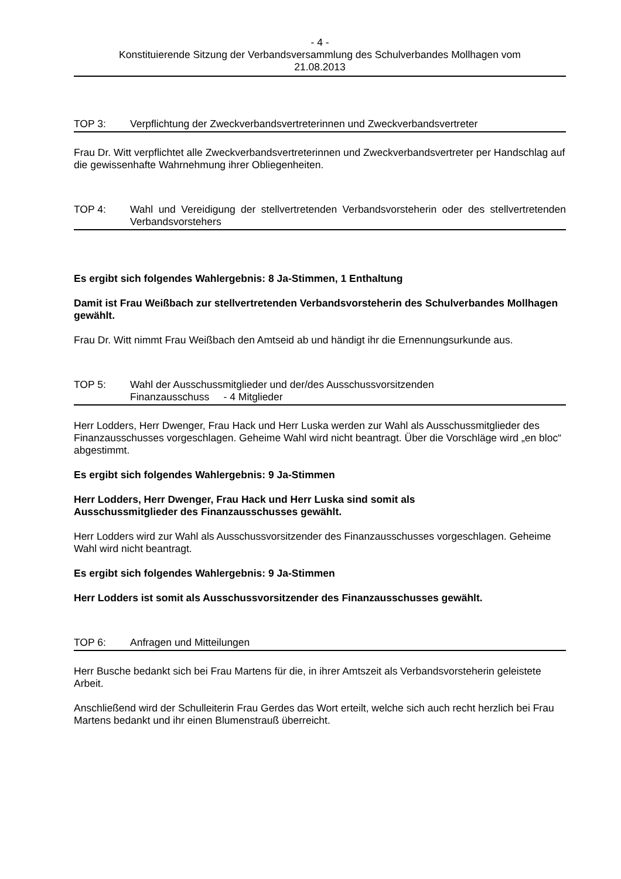- 4 -
Konstituierende Sitzung der Verbandsversammlung des Schulverbandes Mollhagen vom
21.08.2013
TOP 3: Verpflichtung der Zweckverbandsvertreterinnen und Zweckverbandsvertreter
Frau Dr. Witt verpflichtet alle Zweckverbandsvertreterinnen und Zweckverbandsvertreter per Handschlag auf die gewissenhafte Wahrnehmung ihrer Obliegenheiten.
TOP 4: Wahl und Vereidigung der stellvertretenden Verbandsvorsteherin oder des stellvertretenden Verbandsvorstehers
Es ergibt sich folgendes Wahlergebnis: 8 Ja-Stimmen, 1 Enthaltung
Damit ist Frau Weißbach zur stellvertretenden Verbandsvorsteherin des Schulverbandes Mollhagen gewählt.
Frau Dr. Witt nimmt Frau Weißbach den Amtseid ab und händigt ihr die Ernennungsurkunde aus.
TOP 5: Wahl der Ausschussmitglieder und der/des Ausschussvorsitzenden
Finanzausschuss - 4 Mitglieder
Herr Lodders, Herr Dwenger, Frau Hack und Herr Luska werden zur Wahl als Ausschussmitglieder des Finanzausschusses vorgeschlagen. Geheime Wahl wird nicht beantragt. Über die Vorschläge wird „en bloc“ abgestimmt.
Es ergibt sich folgendes Wahlergebnis: 9 Ja-Stimmen
Herr Lodders, Herr Dwenger, Frau Hack und Herr Luska sind somit als
Ausschussmitglieder des Finanzausschusses gewählt.
Herr Lodders wird zur Wahl als Ausschussvorsitzender des Finanzausschusses vorgeschlagen. Geheime Wahl wird nicht beantragt.
Es ergibt sich folgendes Wahlergebnis: 9 Ja-Stimmen
Herr Lodders ist somit als Ausschussvorsitzender des Finanzausschusses gewählt.
TOP 6: Anfragen und Mitteilungen
Herr Busche bedankt sich bei Frau Martens für die, in ihrer Amtszeit als Verbandsvorsteherin geleistete Arbeit.
Anschließend wird der Schulleiterin Frau Gerdes das Wort erteilt, welche sich auch recht herzlich bei Frau Martens bedankt und ihr einen Blumenstrauß überreicht.